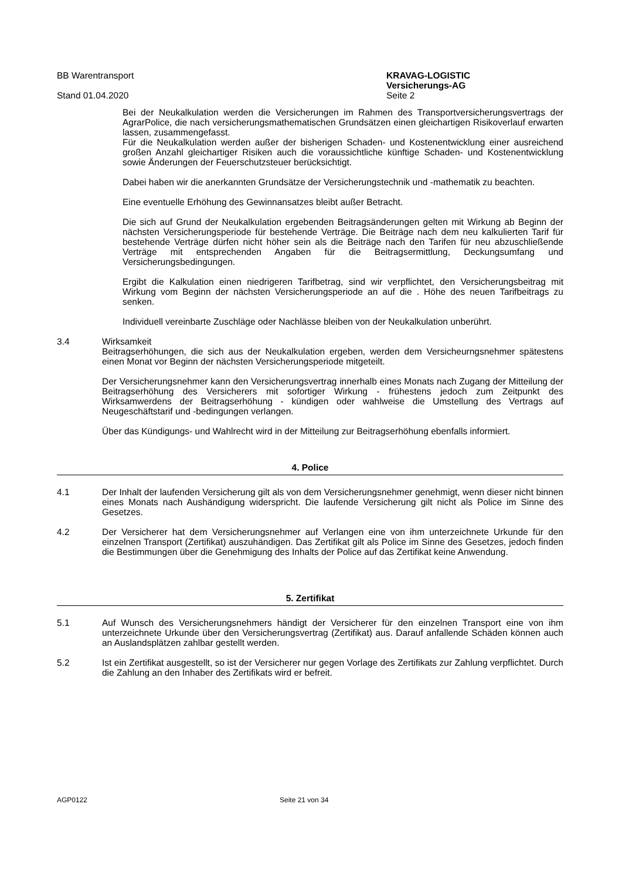BB Warentransport
Stand 01.04.2020
KRAVAG-LOGISTIC
Versicherungs-AG
Seite 2
Bei der Neukalkulation werden die Versicherungen im Rahmen des Transportversicherungsvertrags der AgrarPolice, die nach versicherungsmathematischen Grundsätzen einen gleichartigen Risikoverlauf erwarten lassen, zusammengefasst.
Für die Neukalkulation werden außer der bisherigen Schaden- und Kostenentwicklung einer ausreichend großen Anzahl gleichartiger Risiken auch die voraussichtliche künftige Schaden- und Kostenentwicklung sowie Änderungen der Feuerschutzsteuer berücksichtigt.
Dabei haben wir die anerkannten Grundsätze der Versicherungstechnik und -mathematik zu beachten.
Eine eventuelle Erhöhung des Gewinnansatzes bleibt außer Betracht.
Die sich auf Grund der Neukalkulation ergebenden Beitragsänderungen gelten mit Wirkung ab Beginn der nächsten Versicherungsperiode für bestehende Verträge. Die Beiträge nach dem neu kalkulierten Tarif für bestehende Verträge dürfen nicht höher sein als die Beiträge nach den Tarifen für neu abzuschließende Verträge mit entsprechenden Angaben für die Beitragsermittlung, Deckungsumfang und Versicherungsbedingungen.
Ergibt die Kalkulation einen niedrigeren Tarifbetrag, sind wir verpflichtet, den Versicherungsbeitrag mit Wirkung vom Beginn der nächsten Versicherungsperiode an auf die . Höhe des neuen Tarifbeitrags zu senken.
Individuell vereinbarte Zuschläge oder Nachlässe bleiben von der Neukalkulation unberührt.
3.4 Wirksamkeit
Beitragserhöhungen, die sich aus der Neukalkulation ergeben, werden dem Versicheurngsnehmer spätestens einen Monat vor Beginn der nächsten Versicherungsperiode mitgeteilt.
Der Versicherungsnehmer kann den Versicherungsvertrag innerhalb eines Monats nach Zugang der Mitteilung der Beitragserhöhung des Versicherers mit sofortiger Wirkung - frühestens jedoch zum Zeitpunkt des Wirksamwerdens der Beitragserhöhung - kündigen oder wahlweise die Umstellung des Vertrags auf Neugeschäftstarif und -bedingungen verlangen.
Über das Kündigungs- und Wahlrecht wird in der Mitteilung zur Beitragserhöhung ebenfalls informiert.
4. Police
4.1 Der Inhalt der laufenden Versicherung gilt als von dem Versicherungsnehmer genehmigt, wenn dieser nicht binnen eines Monats nach Aushändigung widerspricht. Die laufende Versicherung gilt nicht als Police im Sinne des Gesetzes.
4.2 Der Versicherer hat dem Versicherungsnehmer auf Verlangen eine von ihm unterzeichnete Urkunde für den einzelnen Transport (Zertifikat) auszuhändigen. Das Zertifikat gilt als Police im Sinne des Gesetzes, jedoch finden die Bestimmungen über die Genehmigung des Inhalts der Police auf das Zertifikat keine Anwendung.
5. Zertifikat
5.1 Auf Wunsch des Versicherungsnehmers händigt der Versicherer für den einzelnen Transport eine von ihm unterzeichnete Urkunde über den Versicherungsvertrag (Zertifikat) aus. Darauf anfallende Schäden können auch an Auslandsplätzen zahlbar gestellt werden.
5.2 Ist ein Zertifikat ausgestellt, so ist der Versicherer nur gegen Vorlage des Zertifikats zur Zahlung verpflichtet. Durch die Zahlung an den Inhaber des Zertifikats wird er befreit.
AGP0122 Seite 21 von 34